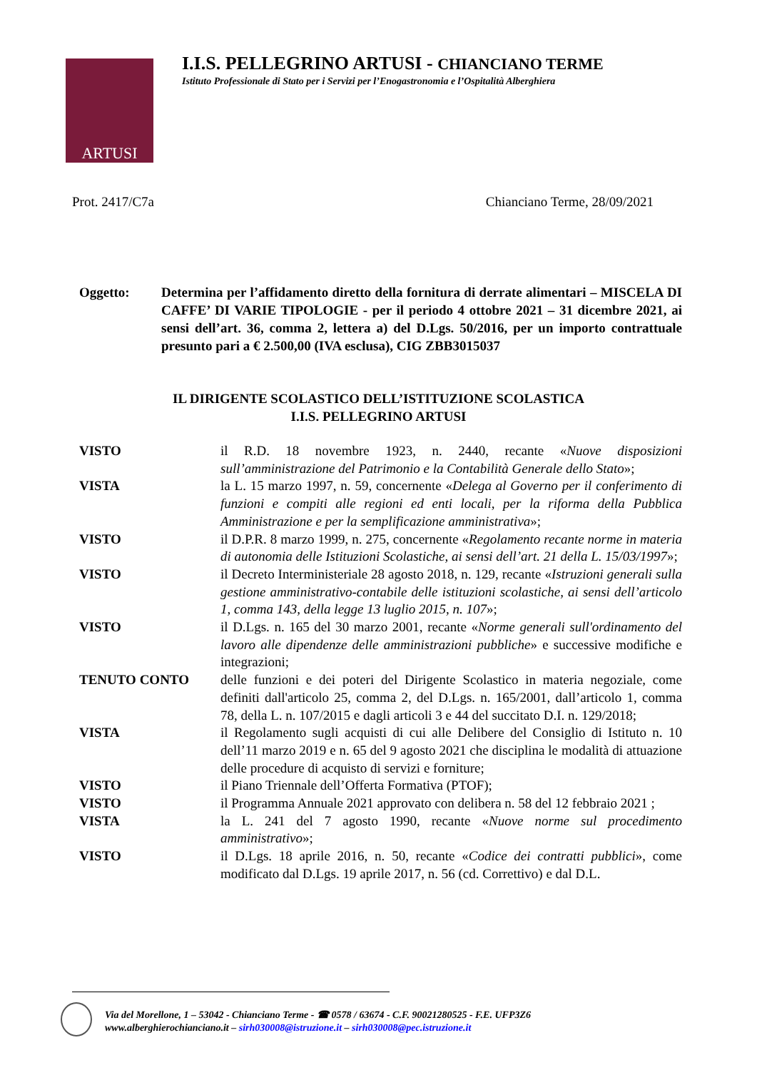ARTUSI
I.I.S. PELLEGRINO ARTUSI - CHIANCIANO TERME
Istituto Professionale di Stato per i Servizi per l’Enogastronomia e l’Ospitalità Alberghiera
Prot. 2417/C7a Chianciano Terme, 28/09/2021
Oggetto: Determina per l’affidamento diretto della fornitura di derrate alimentari – MISCELA DI CAFFE’ DI VARIE TIPOLOGIE - per il periodo 4 ottobre 2021 – 31 dicembre 2021, ai sensi dell’art. 36, comma 2, lettera a) del D.Lgs. 50/2016, per un importo contrattuale presunto pari a € 2.500,00 (IVA esclusa), CIG ZBB3015037
IL DIRIGENTE SCOLASTICO DELL’ISTITUZIONE SCOLASTICA
I.I.S. PELLEGRINO ARTUSI
VISTO il R.D. 18 novembre 1923, n. 2440, recante «Nuove disposizioni sull’amministrazione del Patrimonio e la Contabilità Generale dello Stato»;
VISTA la L. 15 marzo 1997, n. 59, concernente «Delega al Governo per il conferimento di funzioni e compiti alle regioni ed enti locali, per la riforma della Pubblica Amministrazione e per la semplificazione amministrativa»;
VISTO il D.P.R. 8 marzo 1999, n. 275, concernente «Regolamento recante norme in materia di autonomia delle Istituzioni Scolastiche, ai sensi dell’art. 21 della L. 15/03/1997»;
VISTO il Decreto Interministeriale 28 agosto 2018, n. 129, recante «Istruzioni generali sulla gestione amministrativo-contabile delle istituzioni scolastiche, ai sensi dell’articolo 1, comma 143, della legge 13 luglio 2015, n. 107»;
VISTO il D.Lgs. n. 165 del 30 marzo 2001, recante «Norme generali sull'ordinamento del lavoro alle dipendenze delle amministrazioni pubbliche» e successive modifiche e integrazioni;
TENUTO CONTO delle funzioni e dei poteri del Dirigente Scolastico in materia negoziale, come definiti dall'articolo 25, comma 2, del D.Lgs. n. 165/2001, dall’articolo 1, comma 78, della L. n. 107/2015 e dagli articoli 3 e 44 del succitato D.I. n. 129/2018;
VISTA il Regolamento sugli acquisti di cui alle Delibere del Consiglio di Istituto n. 10 dell’11 marzo 2019 e n. 65 del 9 agosto 2021 che disciplina le modalità di attuazione delle procedure di acquisto di servizi e forniture;
VISTO il Piano Triennale dell’Offerta Formativa (PTOF);
VISTO il Programma Annuale 2021 approvato con delibera n. 58 del 12 febbraio 2021 ;
VISTA la L. 241 del 7 agosto 1990, recante «Nuove norme sul procedimento amministrativo»;
VISTO il D.Lgs. 18 aprile 2016, n. 50, recante «Codice dei contratti pubblici», come modificato dal D.Lgs. 19 aprile 2017, n. 56 (cd. Correttivo) e dal D.L.
Via del Morellone, 1 – 53042 - Chianciano Terme - ☎ 0578 / 63674 - C.F. 90021280525 - F.E. UFP3Z6
www.alberghierochianciano.it – sirh030008@istruzione.it – sirh030008@pec.istruzione.it